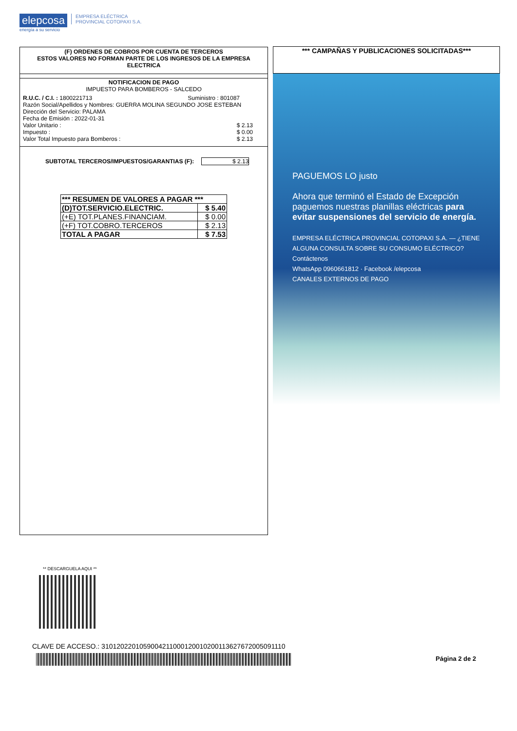elepcosa
energía a su servicio
EMPRESA ELÉCTRICA
PROVINCIAL COTOPAXI S.A.
(F) ORDENES DE COBROS POR CUENTA DE TERCEROS
ESTOS VALORES NO FORMAN PARTE DE LOS INGRESOS DE LA EMPRESA
ELECTRICA
NOTIFICACION DE PAGO
IMPUESTO PARA BOMBEROS - SALCEDO
R.U.C. / C.I. : 1800221713 Suministro : 801087
Razón Social/Apellidos y Nombres: GUERRA MOLINA SEGUNDO JOSE ESTEBAN
Dirección del Servicio: PALAMA
Fecha de Emisión : 2022-01-31
Valor Unitario : $ 2.13
Impuesto : $ 0.00
Valor Total Impuesto para Bomberos : $ 2.13
SUBTOTAL TERCEROS/IMPUESTOS/GARANTIAS (F): $ 2.13
| *** RESUMEN DE VALORES A PAGAR *** | |
| (D)TOT.SERVICIO.ELECTRIC. | $ 5.40 |
| (+E) TOT.PLANES.FINANCIAM. | $ 0.00 |
| (+F) TOT.COBRO.TERCEROS | $ 2.13 |
| TOTAL A PAGAR | $ 7.53 |
*** CAMPAÑAS Y PUBLICACIONES SOLICITADAS***
PAGUEMOS LO justo
Ahora que terminó el Estado de Excepción paguemos nuestras planillas eléctricas para evitar suspensiones del servicio de energía.
EMPRESA ELÉCTRICA PROVINCIAL COTOPAXI S.A. — ¿TIENE ALGUNA CONSULTA SOBRE SU CONSUMO ELÉCTRICO? Contáctenos
WhatsApp 0960661812 · Facebook /elepcosa
CANALES EXTERNOS DE PAGO
** DESCARGUELA AQUI **
CLAVE DE ACCESO.: 3101202201059004211000120010200113627672005091110
Página 2 de 2